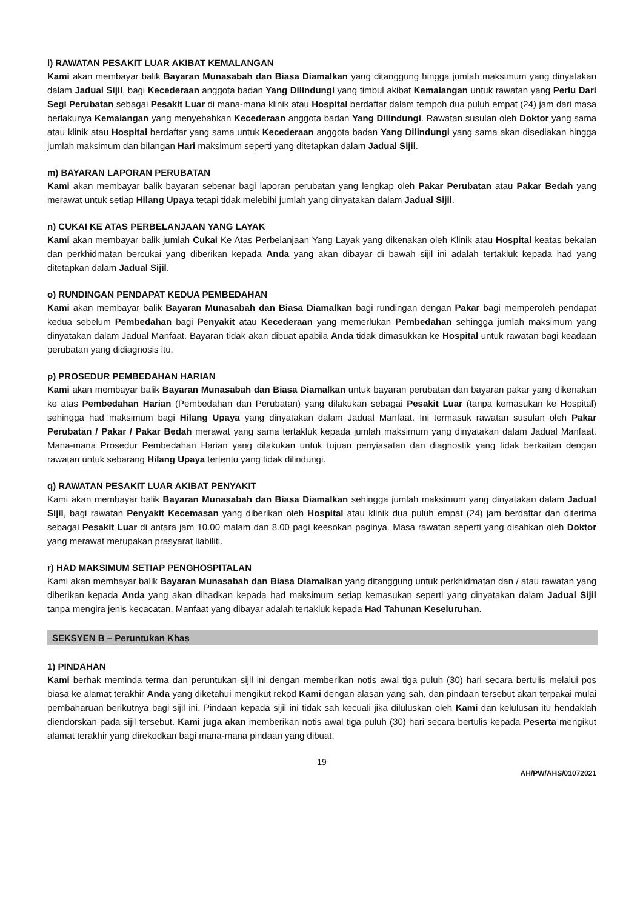l) RAWATAN PESAKIT LUAR AKIBAT KEMALANGAN
Kami akan membayar balik Bayaran Munasabah dan Biasa Diamalkan yang ditanggung hingga jumlah maksimum yang dinyatakan dalam Jadual Sijil, bagi Kecederaan anggota badan Yang Dilindungi yang timbul akibat Kemalangan untuk rawatan yang Perlu Dari Segi Perubatan sebagai Pesakit Luar di mana-mana klinik atau Hospital berdaftar dalam tempoh dua puluh empat (24) jam dari masa berlakunya Kemalangan yang menyebabkan Kecederaan anggota badan Yang Dilindungi. Rawatan susulan oleh Doktor yang sama atau klinik atau Hospital berdaftar yang sama untuk Kecederaan anggota badan Yang Dilindungi yang sama akan disediakan hingga jumlah maksimum dan bilangan Hari maksimum seperti yang ditetapkan dalam Jadual Sijil.
m) BAYARAN LAPORAN PERUBATAN
Kami akan membayar balik bayaran sebenar bagi laporan perubatan yang lengkap oleh Pakar Perubatan atau Pakar Bedah yang merawat untuk setiap Hilang Upaya tetapi tidak melebihi jumlah yang dinyatakan dalam Jadual Sijil.
n) CUKAI KE ATAS PERBELANJAAN YANG LAYAK
Kami akan membayar balik jumlah Cukai Ke Atas Perbelanjaan Yang Layak yang dikenakan oleh Klinik atau Hospital keatas bekalan dan perkhidmatan bercukai yang diberikan kepada Anda yang akan dibayar di bawah sijil ini adalah tertakluk kepada had yang ditetapkan dalam Jadual Sijil.
o) RUNDINGAN PENDAPAT KEDUA PEMBEDAHAN
Kami akan membayar balik Bayaran Munasabah dan Biasa Diamalkan bagi rundingan dengan Pakar bagi memperoleh pendapat kedua sebelum Pembedahan bagi Penyakit atau Kecederaan yang memerlukan Pembedahan sehingga jumlah maksimum yang dinyatakan dalam Jadual Manfaat. Bayaran tidak akan dibuat apabila Anda tidak dimasukkan ke Hospital untuk rawatan bagi keadaan perubatan yang didiagnosis itu.
p) PROSEDUR PEMBEDAHAN HARIAN
Kami akan membayar balik Bayaran Munasabah dan Biasa Diamalkan untuk bayaran perubatan dan bayaran pakar yang dikenakan ke atas Pembedahan Harian (Pembedahan dan Perubatan) yang dilakukan sebagai Pesakit Luar (tanpa kemasukan ke Hospital) sehingga had maksimum bagi Hilang Upaya yang dinyatakan dalam Jadual Manfaat. Ini termasuk rawatan susulan oleh Pakar Perubatan / Pakar / Pakar Bedah merawat yang sama tertakluk kepada jumlah maksimum yang dinyatakan dalam Jadual Manfaat. Mana-mana Prosedur Pembedahan Harian yang dilakukan untuk tujuan penyiasatan dan diagnostik yang tidak berkaitan dengan rawatan untuk sebarang Hilang Upaya tertentu yang tidak dilindungi.
q) RAWATAN PESAKIT LUAR AKIBAT PENYAKIT
Kami akan membayar balik Bayaran Munasabah dan Biasa Diamalkan sehingga jumlah maksimum yang dinyatakan dalam Jadual Sijil, bagi rawatan Penyakit Kecemasan yang diberikan oleh Hospital atau klinik dua puluh empat (24) jam berdaftar dan diterima sebagai Pesakit Luar di antara jam 10.00 malam dan 8.00 pagi keesokan paginya. Masa rawatan seperti yang disahkan oleh Doktor yang merawat merupakan prasyarat liabiliti.
r) HAD MAKSIMUM SETIAP PENGHOSPITALAN
Kami akan membayar balik Bayaran Munasabah dan Biasa Diamalkan yang ditanggung untuk perkhidmatan dan / atau rawatan yang diberikan kepada Anda yang akan dihadkan kepada had maksimum setiap kemasukan seperti yang dinyatakan dalam Jadual Sijil tanpa mengira jenis kecacatan. Manfaat yang dibayar adalah tertakluk kepada Had Tahunan Keseluruhan.
SEKSYEN B – Peruntukan Khas
1) PINDAHAN
Kami berhak meminda terma dan peruntukan sijil ini dengan memberikan notis awal tiga puluh (30) hari secara bertulis melalui pos biasa ke alamat terakhir Anda yang diketahui mengikut rekod Kami dengan alasan yang sah, dan pindaan tersebut akan terpakai mulai pembaharuan berikutnya bagi sijil ini. Pindaan kepada sijil ini tidak sah kecuali jika diluluskan oleh Kami dan kelulusan itu hendaklah diendorskan pada sijil tersebut. Kami juga akan memberikan notis awal tiga puluh (30) hari secara bertulis kepada Peserta mengikut alamat terakhir yang direkodkan bagi mana-mana pindaan yang dibuat.
19
AH/PW/AHS/01072021